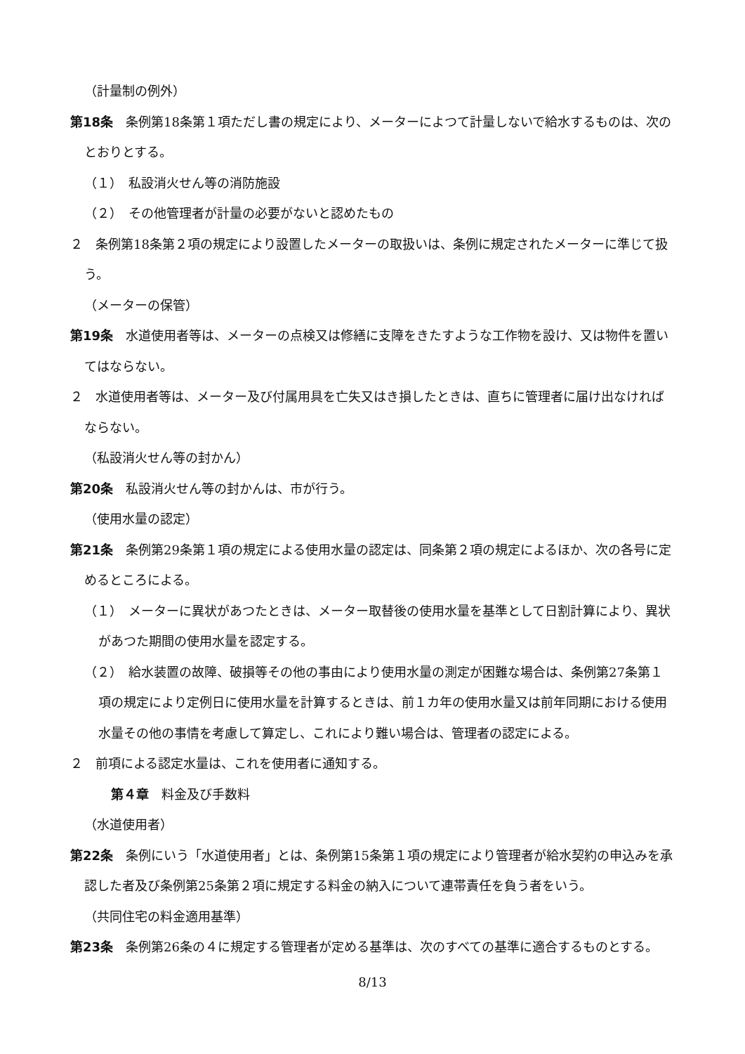（計量制の例外）
第18条　条例第18条第１項ただし書の規定により、メーターによつて計量しないで給水するものは、次のとおりとする。
（１）　私設消火せん等の消防施設
（２）　その他管理者が計量の必要がないと認めたもの
２　条例第18条第２項の規定により設置したメーターの取扱いは、条例に規定されたメーターに準じて扱う。
（メーターの保管）
第19条　水道使用者等は、メーターの点検又は修繕に支障をきたすような工作物を設け、又は物件を置いてはならない。
２　水道使用者等は、メーター及び付属用具を亡失又はき損したときは、直ちに管理者に届け出なければならない。
（私設消火せん等の封かん）
第20条　私設消火せん等の封かんは、市が行う。
（使用水量の認定）
第21条　条例第29条第１項の規定による使用水量の認定は、同条第２項の規定によるほか、次の各号に定めるところによる。
（１）　メーターに異状があつたときは、メーター取替後の使用水量を基準として日割計算により、異状があつた期間の使用水量を認定する。
（２）　給水装置の故障、破損等その他の事由により使用水量の測定が困難な場合は、条例第27条第１項の規定により定例日に使用水量を計算するときは、前１カ年の使用水量又は前年同期における使用水量その他の事情を考慮して算定し、これにより難い場合は、管理者の認定による。
２　前項による認定水量は、これを使用者に通知する。
第４章　料金及び手数料
（水道使用者）
第22条　条例にいう「水道使用者」とは、条例第15条第１項の規定により管理者が給水契約の申込みを承認した者及び条例第25条第２項に規定する料金の納入について連帯責任を負う者をいう。
（共同住宅の料金適用基準）
第23条　条例第26条の４に規定する管理者が定める基準は、次のすべての基準に適合するものとする。
8/13